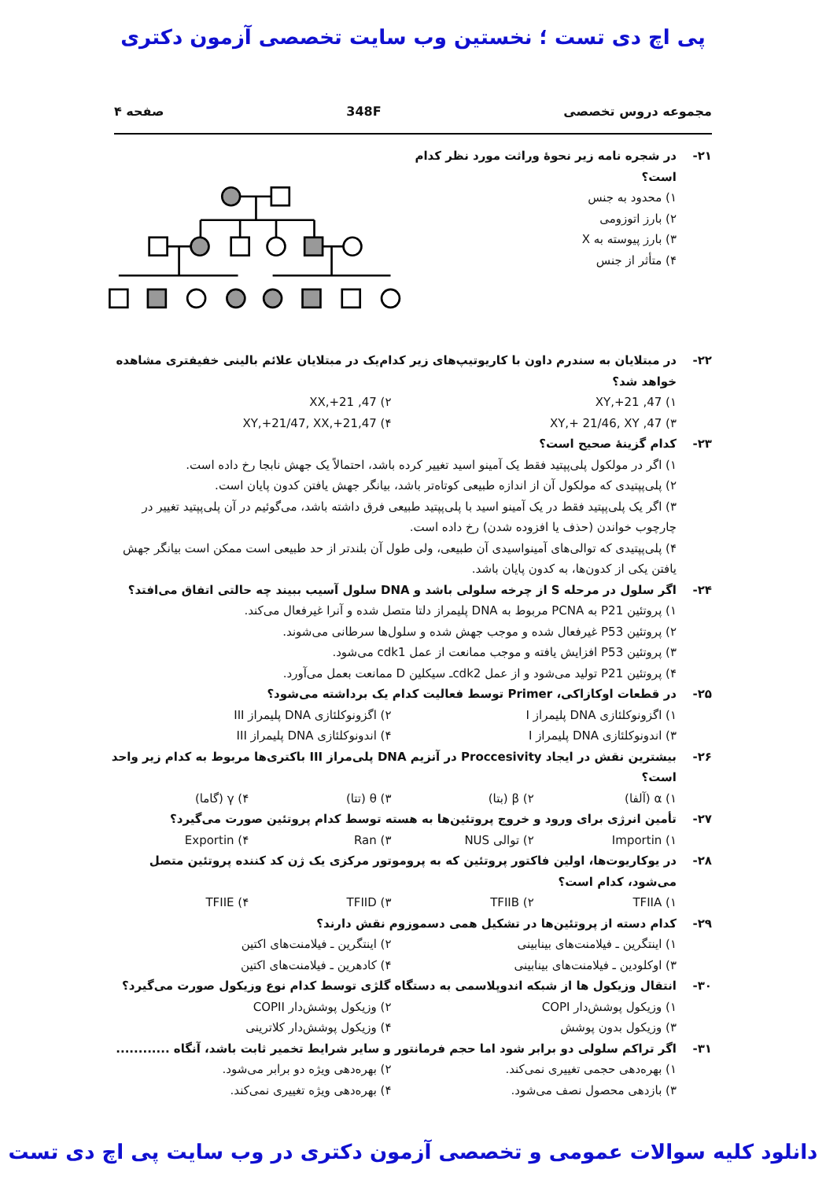پی اچ دی تست ؛ نخستین وب سایت تخصصی آزمون دکتری
مجموعه دروس تخصصی 348F صفحه ۴
۲۱- در شجره نامه زیر نحوهٔ وراثت مورد نظر کدام است؟
۱) محدود به جنس
۲) بارز اتوزومی
۳) بارز پیوسته به X
۴) متأثر از جنس
۲۲- در مبتلایان به سندرم داون با کاریوتیپ‌های زیر کدام‌یک در مبتلایان علائم بالینی خفیفتری مشاهده خواهد شد؟
۱) 47, XY,+21
۲) 47, XX,+21
۳) 47, XY,+ 21/46, XY
۴) 47,XY,+21/47, XX,+21
۲۳- کدام گزینهٔ صحیح است؟
۱) اگر در مولکول پلی‌پپتید فقط یک آمینو اسید تغییر کرده باشد، احتمالاً یک جهش نابجا رخ داده است.
۲) پلی‌پپتیدی که مولکول آن از اندازه طبیعی کوتاه‌تر باشد، بیانگر جهش یافتن کدون پایان است.
۳) اگر یک پلی‌پپتید فقط در یک آمینو اسید با پلی‌پپتید طبیعی فرق داشته باشد، می‌گوئیم در آن پلی‌پپتید تغییر در چارچوب خواندن (حذف یا افزوده شدن) رخ داده است.
۴) پلی‌پپتیدی که توالی‌های آمینواسیدی آن طبیعی، ولی طول آن بلندتر از حد طبیعی است ممکن است بیانگر جهش یافتن یکی از کدون‌ها، به کدون پایان باشد.
۲۴- اگر سلول در مرحله S از چرخه سلولی باشد و DNA سلول آسیب ببیند چه حالتی اتفاق می‌افتد؟
۱) پروتئین P21 به PCNA مربوط به DNA پلیمراز دلتا متصل شده و آنرا غیرفعال می‌کند.
۲) پروتئین P53 غیرفعال شده و موجب جهش شده و سلول‌ها سرطانی می‌شوند.
۳) پروتئین P53 افزایش یافته و موجب ممانعت از عمل cdk1 می‌شود.
۴) پروتئین P21 تولید می‌شود و از عمل cdk2ـ سیکلین D ممانعت بعمل می‌آورد.
۲۵- در قطعات اوکازاکی، Primer توسط فعالیت کدام یک برداشته می‌شود؟
۱) اگزونوکلئازی DNA پلیمراز I
۲) اگزونوکلئازی DNA پلیمراز III
۳) اندونوکلئازی DNA پلیمراز I
۴) اندونوکلئازی DNA پلیمراز III
۲۶- بیشترین نقش در ایجاد Proccesivity در آنزیم DNA پلی‌مراز III باکتری‌ها مربوط به کدام زیر واحد است؟
۱) α (آلفا)
۲) β (بتا)
۳) θ (تتا)
۴) γ (گاما)
۲۷- تأمین انرژی برای ورود و خروج پروتئین‌ها به هسته توسط کدام پروتئین صورت می‌گیرد؟
۱) Importin
۲) توالی NUS
۳) Ran
۴) Exportin
۲۸- در یوکاریوت‌ها، اولین فاکتور پروتئین که به پروموتور مرکزی یک ژن کد کننده پروتئین متصل می‌شود، کدام است؟
۱) TFIIA
۲) TFIIB
۳) TFIID
۴) TFIIE
۲۹- کدام دسته از پروتئین‌ها در تشکیل همی دسموزوم نقش دارند؟
۱) اینتگرین ـ فیلامنت‌های بینابینی
۲) اینتگرین ـ فیلامنت‌های اکتین
۳) اوکلودین ـ فیلامنت‌های بینابینی
۴) کادهرین ـ فیلامنت‌های اکتین
۳۰- انتقال وزیکول ها از شبکه اندوپلاسمی به دستگاه گلژی توسط کدام نوع وزیکول صورت می‌گیرد؟
۱) وزیکول پوشش‌دار COPI
۲) وزیکول پوشش‌دار COPII
۳) وزیکول بدون پوشش
۴) وزیکول پوشش‌دار کلاترینی
۳۱- اگر تراکم سلولی دو برابر شود اما حجم فرمانتور و سایر شرایط تخمیر ثابت باشد، آنگاه ............
۱) بهره‌دهی حجمی تغییری نمی‌کند.
۲) بهره‌دهی ویژه دو برابر می‌شود.
۳) بازدهی محصول نصف می‌شود.
۴) بهره‌دهی ویژه تغییری نمی‌کند.
دانلود کلیه سوالات عمومی و تخصصی آزمون دکتری در وب سایت پی اچ دی تست